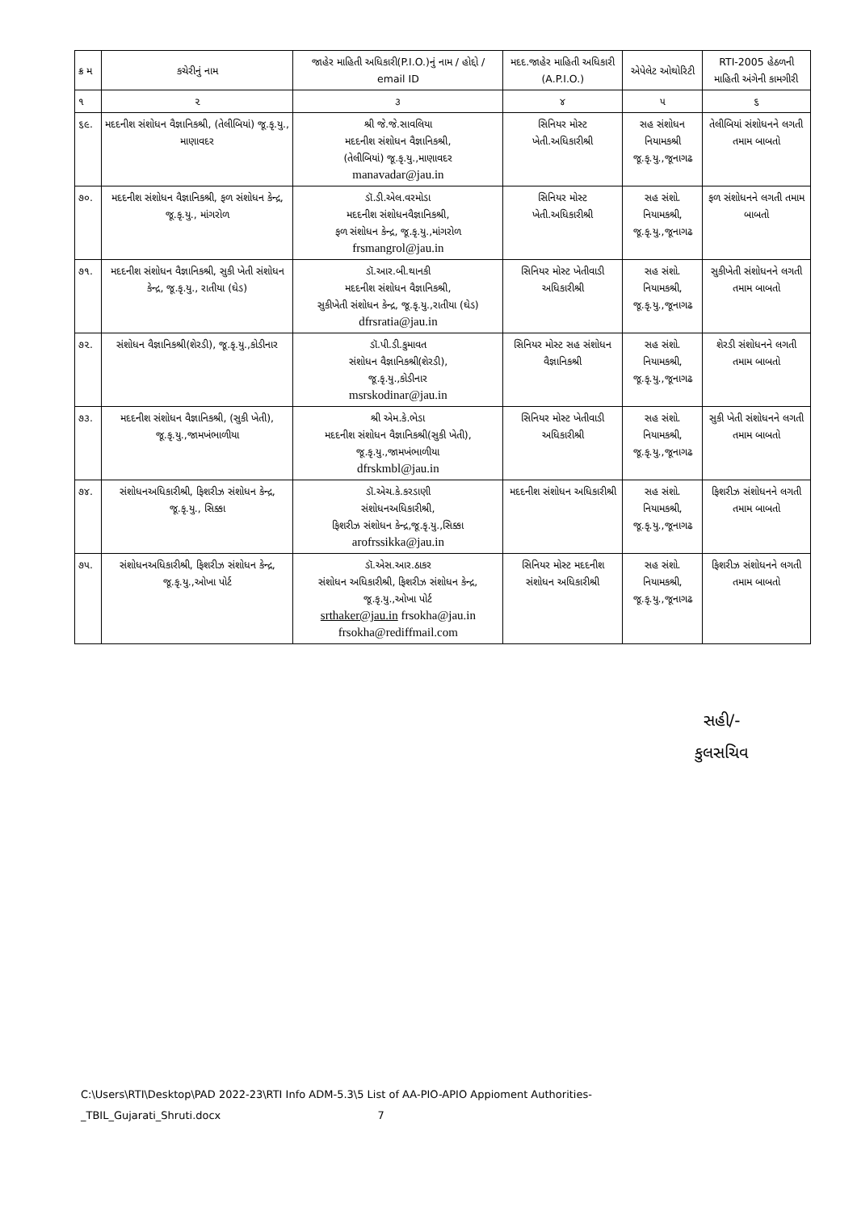| ક્ર મ | કચેરીનું નામ | જાહેર માહિતી અધિકારી(P.I.O.)નું નામ / હોદ્દો / email ID | મદદ.જાહેર માહિતી અધિકારી (A.P.I.O.) | એપેલેટ ઓથોરિટી | RTI-2005 હેઠળની માહિતી અંગેની કામગીરી |
| --- | --- | --- | --- | --- | --- |
| ૧ | ૨ | ૩ | ૪ | ૫ | ૬ |
| ૬૯. | મદદનીશ સંશોધન વૈજ્ઞાનિકશ્રી, (તેલીબિયાં) જૂ.કૃ.યુ., માણાવદર | શ્રી જે.જે.સાવલિયા મદદનીશ સંશોધન વૈજ્ઞાનિકશ્રી, (તેલીબિયાં) જૂ.કૃ.યુ.,માણાવદર manavadar@jau.in | સિનિયર મોસ્ટ ખેતી.અધિકારીશ્રી | સહ સંશોધન નિયામકશ્રી જૂ.કૃ.યુ.,જૂનાગઢ | તેલીબિયાં સંશોધનને લગતી તમામ બાબતો |
| ૭૦. | મદદનીશ સંશોધન વૈજ્ઞાનિકશ્રી, ફળ સંશોધન કેન્દ્ર, જૂ.કૃ.યુ., માંગરોળ | ડૉ.ડી.એલ.વરમોડા મદદનીશ સંશોધનવૈજ્ઞાનિકશ્રી, ફળ સંશોધન કેન્દ્ર, જૂ.કૃ.યુ.,માંગરોળ frsmangrol@jau.in | સિનિયર મોસ્ટ ખેતી.અધિકારીશ્રી | સહ સંશો. નિયામકશ્રી, જૂ.કૃ.યુ.,જૂનાગઢ | ફળ સંશોધનને લગતી તમામ બાબતો |
| ૭૧. | મદદનીશ સંશોધન વૈજ્ઞાનિકશ્રી, સુકી ખેતી સંશોધન કેન્દ્ર, જૂ.કૃ.યુ., રાતીયા (ઘેડ) | ડૉ.આર.બી.થાનકી મદદનીશ સંશોધન વૈજ્ઞાનિકશ્રી, સુકીખેતી સંશોધન કેન્દ્ર, જૂ.કૃ.યુ.,રાતીયા (ઘેડ) dfrsratia@jau.in | સિનિયર મોસ્ટ ખેતીવાડી અધિકારીશ્રી | સહ સંશો. નિયામકશ્રી, જૂ.કૃ.યુ.,જૂનાગઢ | સુકીખેતી સંશોધનને લગતી તમામ બાબતો |
| ૭૨. | સંશોધન વૈજ્ઞાનિકશ્રી(શેરડી), જૂ.કૃ.યુ.,કોડીનાર | ડૉ.પી.ડી.કુમાવત સંશોધન વૈજ્ઞાનિકશ્રી(શેરડી), જૂ.કૃ.યુ.,કોડીનાર msrskodinar@jau.in | સિનિયર મોસ્ટ સહ સંશોધન વૈજ્ઞાનિકશ્રી | સહ સંશો. નિયામકશ્રી, જૂ.કૃ.યુ.,જૂનાગઢ | શેરડી સંશોધનને લગતી તમામ બાબતો |
| ૭૩. | મદદનીશ સંશોધન વૈજ્ઞાનિકશ્રી, (સુકી ખેતી), જૂ.કૃ.યુ.,જામખંભાળીયા | શ્રી એમ.કે.ભેડા મદદનીશ સંશોધન વૈજ્ઞાનિકશ્રી(સુકી ખેતી), જૂ.કૃ.યુ.,જામખંભાળીયા dfrskmbl@jau.in | સિનિયર મોસ્ટ ખેતીવાડી અધિકારીશ્રી | સહ સંશો. નિયામકશ્રી, જૂ.કૃ.યુ.,જૂનાગઢ | સુકી ખેતી સંશોધનને લગતી તમામ બાબતો |
| ૭૪. | સંશોધનઅધિકારીશ્રી, ફિશરીઝ સંશોધન કેન્દ્ર, જૂ.કૃ.યુ., સિક્કા | ડૉ.એચ.કે.કરડાણી સંશોધનઅધિકારીશ્રી, ફિશરીઝ સંશોધન કેન્દ્ર,જૂ.કૃ.યુ.,સિક્કા arofrssikka@jau.in | મદદનીશ સંશોધન અધિકારીશ્રી | સહ સંશો. નિયામકશ્રી, જૂ.કૃ.યુ.,જૂનાગઢ | ફિશરીઝ સંશોધનને લગતી તમામ બાબતો |
| ૭૫. | સંશોધનઅધિકારીશ્રી, ફિશરીઝ સંશોધન કેન્દ્ર, જૂ.કૃ.યુ.,ઓખા પોર્ટ | ડૉ.એસ.આર.ઠાકર સંશોધન અધિકારીશ્રી, ફિશરીઝ સંશોધન કેન્દ્ર, જૂ.કૃ.યુ.,ઓખા પોર્ટ srthaker@jau.in frsokha@jau.in frsokha@rediffmail.com | સિનિયર મોસ્ટ મદદનીશ સંશોધન અધિકારીશ્રી | સહ સંશો. નિયામકશ્રી, જૂ.કૃ.યુ.,જૂનાગઢ | ફિશરીઝ સંશોધનને લગતી તમામ બાબતો |
સહી/-
કુલસચિવ
C:\Users\RTI\Desktop\PAD 2022-23\RTI Info ADM-5.3\5 List of AA-PIO-APIO Appioment Authorities-
_TBIL_Gujarati_Shruti.docx 7